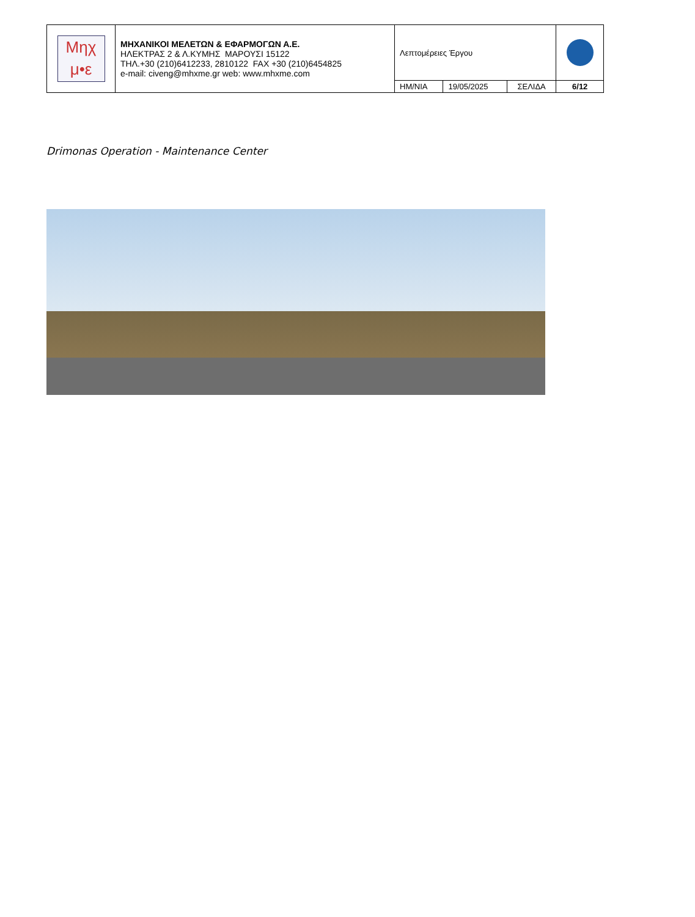| Μηχ μ•ε | ΜΗΧΑΝΙΚΟΙ ΜΕΛΕΤΩΝ & ΕΦΑΡΜΟΓΩΝ Α.Ε. ΗΛΕΚΤΡΑΣ 2 & Λ.ΚΥΜΗΣ ΜΑΡΟΥΣΙ 15122 ΤΗΛ.+30 (210)6412233, 2810122 FAX +30 (210)6454825 e-mail: civeng@mhxme.gr web: www.mhxme.com | Λεπτομέρειες Έργου | | | |
| | | ΗΜ/ΝΙΑ | 19/05/2025 | ΣΕΛΙΔΑ | 6/12 |
Drimonas Operation - Maintenance Center